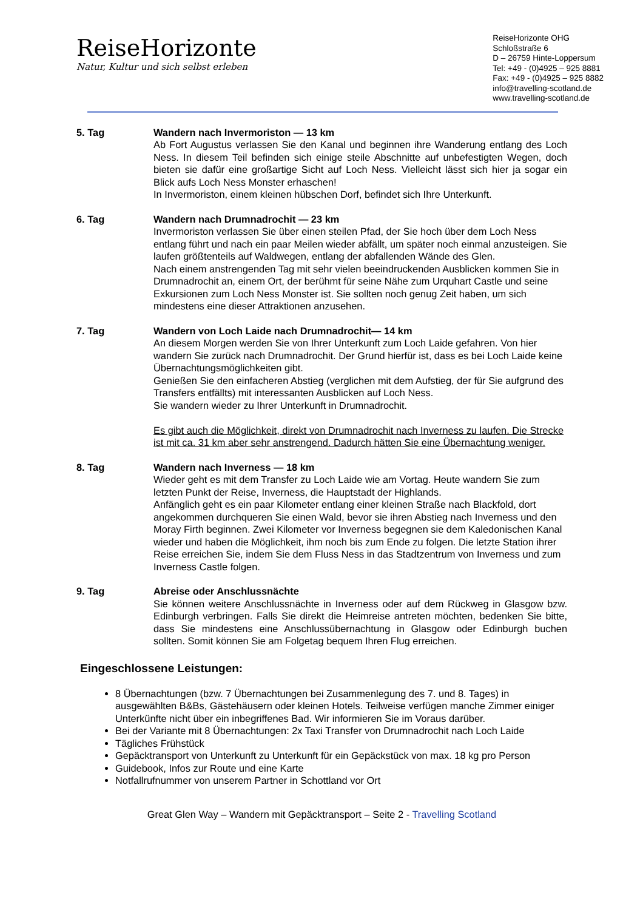ReiseHorizonte
Natur, Kultur und sich selbst erleben
ReiseHorizonte OHG
Schloßstraße 6
D – 26759 Hinte-Loppersum
Tel: +49 - (0)4925 – 925 8881
Fax: +49 - (0)4925 – 925 8882
info@travelling-scotland.de
www.travelling-scotland.de
5. Tag Wandern nach Invermoriston — 13 km
Ab Fort Augustus verlassen Sie den Kanal und beginnen ihre Wanderung entlang des Loch Ness. In diesem Teil befinden sich einige steile Abschnitte auf unbefestigten Wegen, doch bieten sie dafür eine großartige Sicht auf Loch Ness. Vielleicht lässt sich hier ja sogar ein Blick aufs Loch Ness Monster erhaschen!
In Invermoriston, einem kleinen hübschen Dorf, befindet sich Ihre Unterkunft.
6. Tag Wandern nach Drumnadrochit — 23 km
Invermoriston verlassen Sie über einen steilen Pfad, der Sie hoch über dem Loch Ness entlang führt und nach ein paar Meilen wieder abfällt, um später noch einmal anzusteigen. Sie laufen größtenteils auf Waldwegen, entlang der abfallenden Wände des Glen.
Nach einem anstrengenden Tag mit sehr vielen beeindruckenden Ausblicken kommen Sie in Drumnadrochit an, einem Ort, der berühmt für seine Nähe zum Urquhart Castle und seine Exkursionen zum Loch Ness Monster ist. Sie sollten noch genug Zeit haben, um sich mindestens eine dieser Attraktionen anzusehen.
7. Tag Wandern von Loch Laide nach Drumnadrochit— 14 km
An diesem Morgen werden Sie von Ihrer Unterkunft zum Loch Laide gefahren. Von hier wandern Sie zurück nach Drumnadrochit. Der Grund hierfür ist, dass es bei Loch Laide keine Übernachtungsmöglichkeiten gibt.
Genießen Sie den einfacheren Abstieg (verglichen mit dem Aufstieg, der für Sie aufgrund des Transfers entfällts) mit interessanten Ausblicken auf Loch Ness.
Sie wandern wieder zu Ihrer Unterkunft in Drumnadrochit.
Es gibt auch die Möglichkeit, direkt von Drumnadrochit nach Inverness zu laufen. Die Strecke ist mit ca. 31 km aber sehr anstrengend. Dadurch hätten Sie eine Übernachtung weniger.
8. Tag Wandern nach Inverness — 18 km
Wieder geht es mit dem Transfer zu Loch Laide wie am Vortag. Heute wandern Sie zum letzten Punkt der Reise, Inverness, die Hauptstadt der Highlands.
Anfänglich geht es ein paar Kilometer entlang einer kleinen Straße nach Blackfold, dort angekommen durchqueren Sie einen Wald, bevor sie ihren Abstieg nach Inverness und den Moray Firth beginnen. Zwei Kilometer vor Inverness begegnen sie dem Kaledonischen Kanal wieder und haben die Möglichkeit, ihm noch bis zum Ende zu folgen. Die letzte Station ihrer Reise erreichen Sie, indem Sie dem Fluss Ness in das Stadtzentrum von Inverness und zum Inverness Castle folgen.
9. Tag Abreise oder Anschlussnächte
Sie können weitere Anschlussnächte in Inverness oder auf dem Rückweg in Glasgow bzw. Edinburgh verbringen. Falls Sie direkt die Heimreise antreten möchten, bedenken Sie bitte, dass Sie mindestens eine Anschlussübernachtung in Glasgow oder Edinburgh buchen sollten. Somit können Sie am Folgetag bequem Ihren Flug erreichen.
Eingeschlossene Leistungen:
8 Übernachtungen (bzw. 7 Übernachtungen bei Zusammenlegung des 7. und 8. Tages) in ausgewählten B&Bs, Gästehäusern oder kleinen Hotels. Teilweise verfügen manche Zimmer einiger Unterkünfte nicht über ein inbegriffenes Bad. Wir informieren Sie im Voraus darüber.
Bei der Variante mit 8 Übernachtungen: 2x Taxi Transfer von Drumnadrochit nach Loch Laide
Tägliches Frühstück
Gepäcktransport von Unterkunft zu Unterkunft für ein Gepäckstück von max. 18 kg pro Person
Guidebook, Infos zur Route und eine Karte
Notfallrufnummer von unserem Partner in Schottland vor Ort
Great Glen Way – Wandern mit Gepäcktransport – Seite 2 - Travelling Scotland